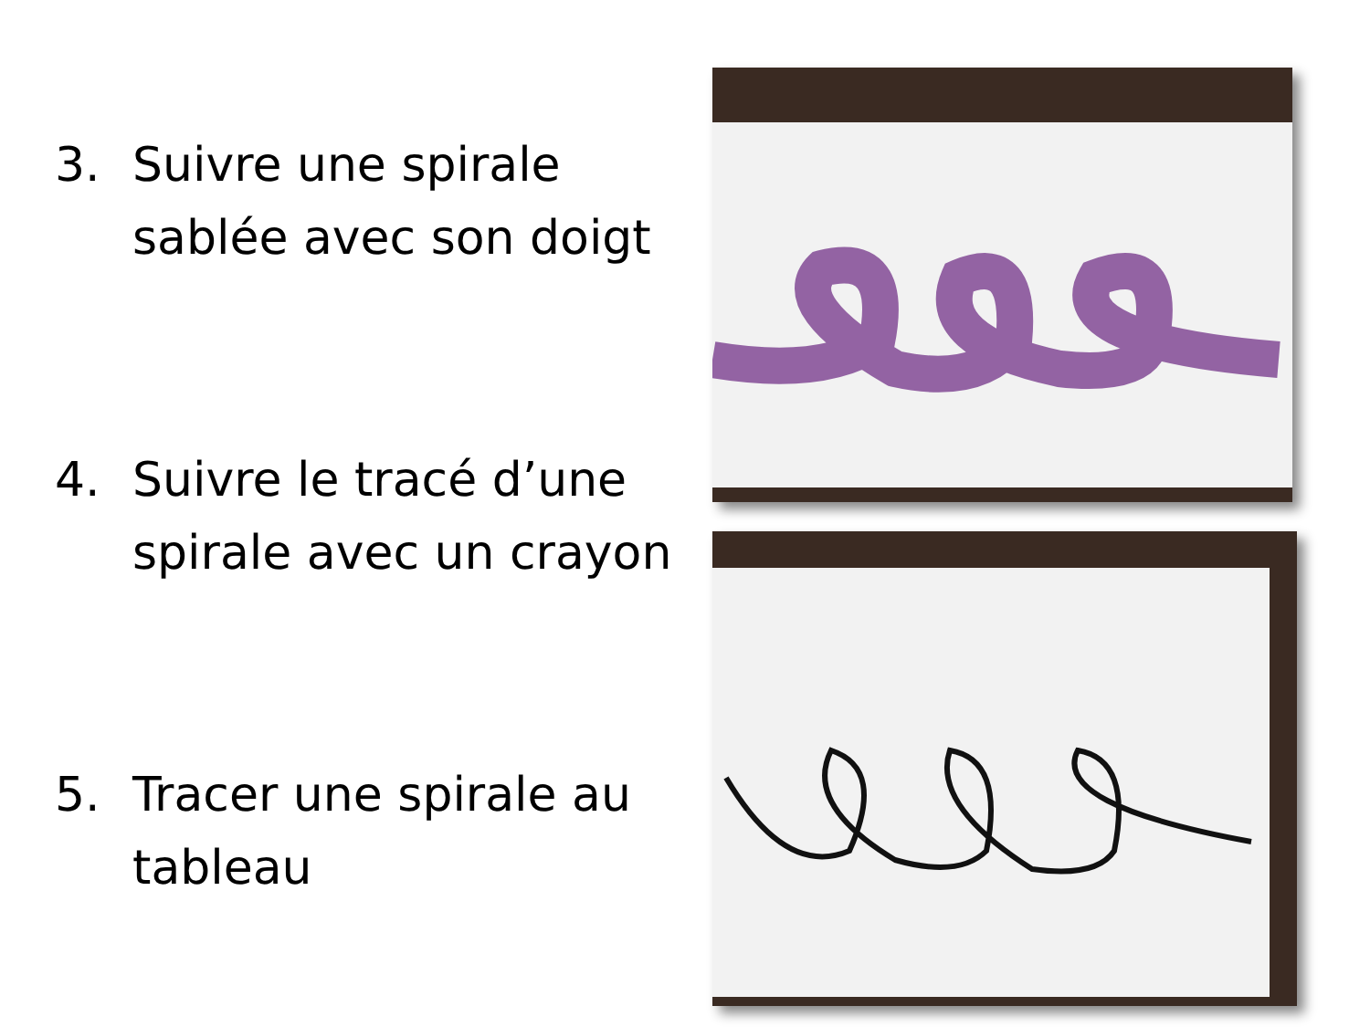3. Suivre une spirale
sablée avec son doigt
4. Suivre le tracé d’une
spirale avec un crayon
5. Tracer une spirale au
tableau